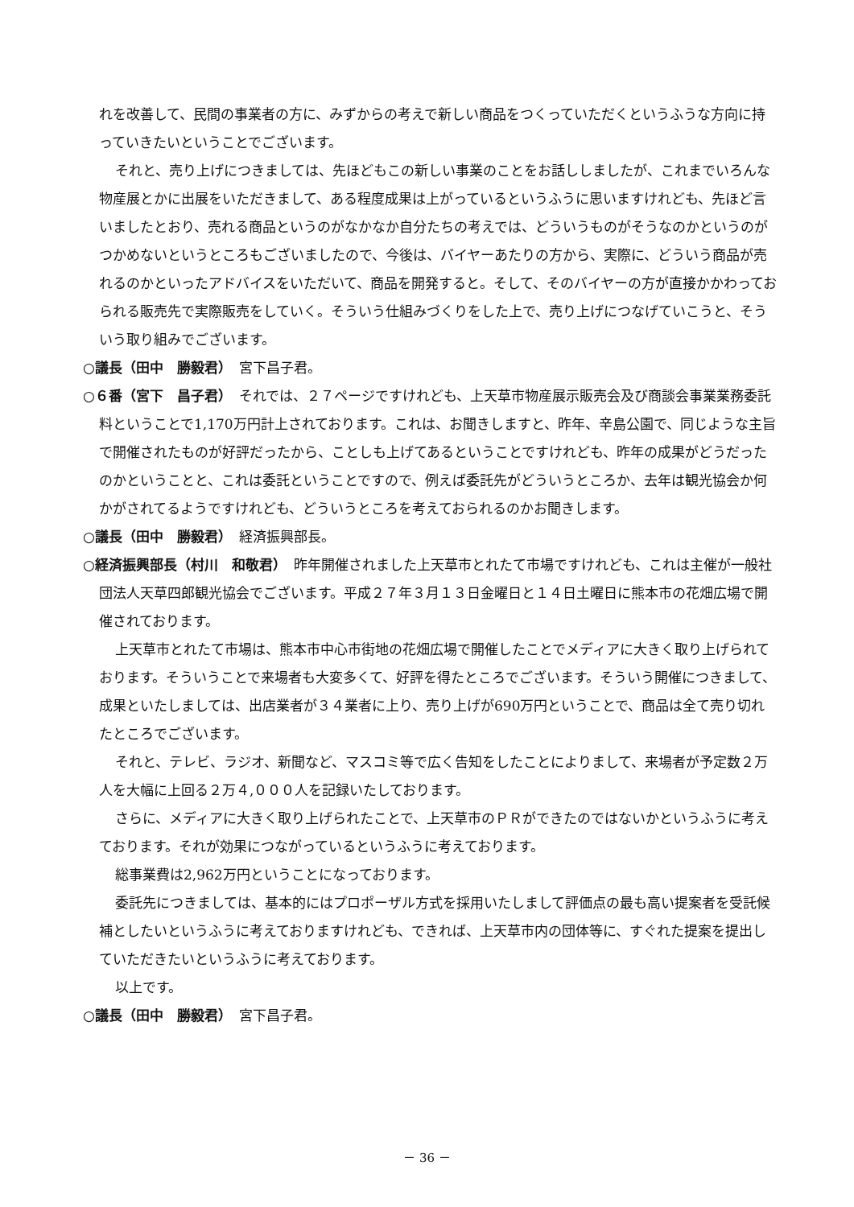れを改善して、民間の事業者の方に、みずからの考えで新しい商品をつくっていただくというふうな方向に持っていきたいということでございます。
それと、売り上げにつきましては、先ほどもこの新しい事業のことをお話ししましたが、これまでいろんな物産展とかに出展をいただきまして、ある程度成果は上がっているというふうに思いますけれども、先ほど言いましたとおり、売れる商品というのがなかなか自分たちの考えでは、どういうものがそうなのかというのがつかめないというところもございましたので、今後は、バイヤーあたりの方から、実際に、どういう商品が売れるのかといったアドバイスをいただいて、商品を開発すると。そして、そのバイヤーの方が直接かかわっておられる販売先で実際販売をしていく。そういう仕組みづくりをした上で、売り上げにつなげていこうと、そういう取り組みでございます。
○議長（田中　勝毅君）　宮下昌子君。
○６番（宮下　昌子君）　それでは、２７ページですけれども、上天草市物産展示販売会及び商談会事業業務委託料ということで1,170万円計上されております。これは、お聞きしますと、昨年、辛島公園で、同じような主旨で開催されたものが好評だったから、ことしも上げてあるということですけれども、昨年の成果がどうだったのかということと、これは委託ということですので、例えば委託先がどういうところか、去年は観光協会か何かがされてるようですけれども、どういうところを考えておられるのかお聞きします。
○議長（田中　勝毅君）　経済振興部長。
○経済振興部長（村川　和敬君）　昨年開催されました上天草市とれたて市場ですけれども、これは主催が一般社団法人天草四郎観光協会でございます。平成２７年３月１３日金曜日と１４日土曜日に熊本市の花畑広場で開催されております。
上天草市とれたて市場は、熊本市中心市街地の花畑広場で開催したことでメディアに大きく取り上げられております。そういうことで来場者も大変多くて、好評を得たところでございます。そういう開催につきまして、成果といたしましては、出店業者が３４業者に上り、売り上げが690万円ということで、商品は全て売り切れたところでございます。
それと、テレビ、ラジオ、新聞など、マスコミ等で広く告知をしたことによりまして、来場者が予定数２万人を大幅に上回る２万４,０００人を記録いたしております。
さらに、メディアに大きく取り上げられたことで、上天草市のＰＲができたのではないかというふうに考えております。それが効果につながっているというふうに考えております。
総事業費は2,962万円ということになっております。
委託先につきましては、基本的にはプロポーザル方式を採用いたしまして評価点の最も高い提案者を受託候補としたいというふうに考えておりますけれども、できれば、上天草市内の団体等に、すぐれた提案を提出していただきたいというふうに考えております。
以上です。
○議長（田中　勝毅君）　宮下昌子君。
－ 36 －